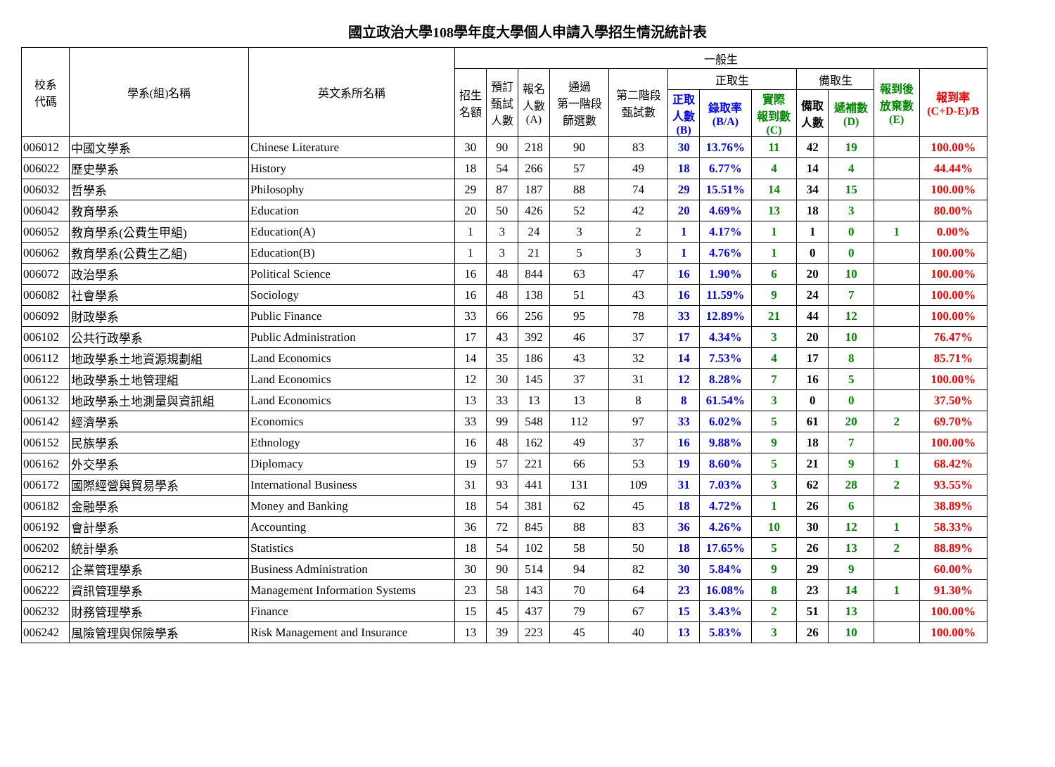國立政治大學108學年度大學個人申請入學招生情況統計表
| 校系 代碼 | 學系(組)名稱 | 英文系所名稱 | 一般生 | | | | | | | | | | | |
| --- | --- | --- | --- | --- | --- | --- | --- | --- | --- | --- | --- | --- | --- | --- |
| | | | 招生 名額 | 預訂 甄試 人數 | 報名 人數 (A) | 通過 第一階段 篩選數 | 第二階段 甄試數 | 正取生 | | | 備取生 | | 報到後 放棄數 (E) | 報到率 (C+D-E)/B |
| | | | | | | | | 正取 人數 (B) | 錄取率 (B/A) | 實際 報到數 (C) | 備取 人數 | 遞補數 (D) | | |
| 006012 | 中國文學系 | Chinese Literature | 30 | 90 | 218 | 90 | 83 | 30 | 13.76% | 11 | 42 | 19 | | 100.00% |
| 006022 | 歷史學系 | History | 18 | 54 | 266 | 57 | 49 | 18 | 6.77% | 4 | 14 | 4 | | 44.44% |
| 006032 | 哲學系 | Philosophy | 29 | 87 | 187 | 88 | 74 | 29 | 15.51% | 14 | 34 | 15 | | 100.00% |
| 006042 | 教育學系 | Education | 20 | 50 | 426 | 52 | 42 | 20 | 4.69% | 13 | 18 | 3 | | 80.00% |
| 006052 | 教育學系(公費生甲組) | Education(A) | 1 | 3 | 24 | 3 | 2 | 1 | 4.17% | 1 | 1 | 0 | 1 | 0.00% |
| 006062 | 教育學系(公費生乙組) | Education(B) | 1 | 3 | 21 | 5 | 3 | 1 | 4.76% | 1 | 0 | 0 | | 100.00% |
| 006072 | 政治學系 | Political Science | 16 | 48 | 844 | 63 | 47 | 16 | 1.90% | 6 | 20 | 10 | | 100.00% |
| 006082 | 社會學系 | Sociology | 16 | 48 | 138 | 51 | 43 | 16 | 11.59% | 9 | 24 | 7 | | 100.00% |
| 006092 | 財政學系 | Public Finance | 33 | 66 | 256 | 95 | 78 | 33 | 12.89% | 21 | 44 | 12 | | 100.00% |
| 006102 | 公共行政學系 | Public Administration | 17 | 43 | 392 | 46 | 37 | 17 | 4.34% | 3 | 20 | 10 | | 76.47% |
| 006112 | 地政學系土地資源規劃組 | Land Economics | 14 | 35 | 186 | 43 | 32 | 14 | 7.53% | 4 | 17 | 8 | | 85.71% |
| 006122 | 地政學系土地管理組 | Land Economics | 12 | 30 | 145 | 37 | 31 | 12 | 8.28% | 7 | 16 | 5 | | 100.00% |
| 006132 | 地政學系土地測量與資訊組 | Land Economics | 13 | 33 | 13 | 13 | 8 | 8 | 61.54% | 3 | 0 | 0 | | 37.50% |
| 006142 | 經濟學系 | Economics | 33 | 99 | 548 | 112 | 97 | 33 | 6.02% | 5 | 61 | 20 | 2 | 69.70% |
| 006152 | 民族學系 | Ethnology | 16 | 48 | 162 | 49 | 37 | 16 | 9.88% | 9 | 18 | 7 | | 100.00% |
| 006162 | 外交學系 | Diplomacy | 19 | 57 | 221 | 66 | 53 | 19 | 8.60% | 5 | 21 | 9 | 1 | 68.42% |
| 006172 | 國際經營與貿易學系 | International Business | 31 | 93 | 441 | 131 | 109 | 31 | 7.03% | 3 | 62 | 28 | 2 | 93.55% |
| 006182 | 金融學系 | Money and Banking | 18 | 54 | 381 | 62 | 45 | 18 | 4.72% | 1 | 26 | 6 | | 38.89% |
| 006192 | 會計學系 | Accounting | 36 | 72 | 845 | 88 | 83 | 36 | 4.26% | 10 | 30 | 12 | 1 | 58.33% |
| 006202 | 統計學系 | Statistics | 18 | 54 | 102 | 58 | 50 | 18 | 17.65% | 5 | 26 | 13 | 2 | 88.89% |
| 006212 | 企業管理學系 | Business Administration | 30 | 90 | 514 | 94 | 82 | 30 | 5.84% | 9 | 29 | 9 | | 60.00% |
| 006222 | 資訊管理學系 | Management Information Systems | 23 | 58 | 143 | 70 | 64 | 23 | 16.08% | 8 | 23 | 14 | 1 | 91.30% |
| 006232 | 財務管理學系 | Finance | 15 | 45 | 437 | 79 | 67 | 15 | 3.43% | 2 | 51 | 13 | | 100.00% |
| 006242 | 風險管理與保險學系 | Risk Management and Insurance | 13 | 39 | 223 | 45 | 40 | 13 | 5.83% | 3 | 26 | 10 | | 100.00% |